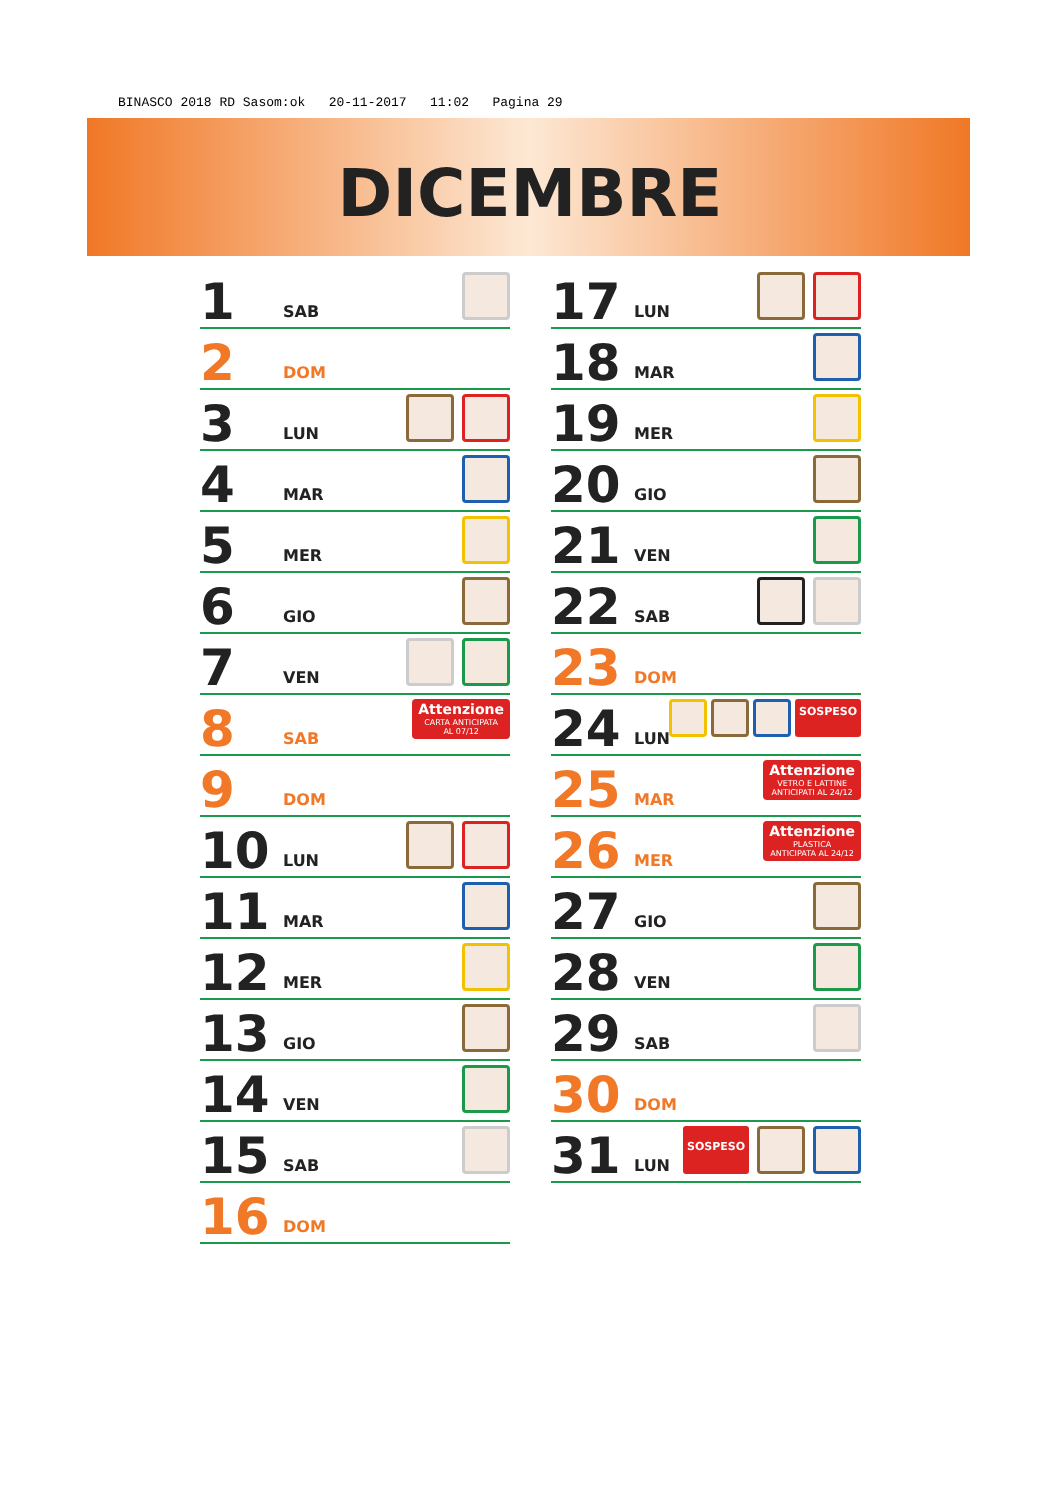BINASCO 2018 RD Sasom:ok 20-11-2017 11:02 Pagina 29
DICEMBRE
1 SAB
2 DOM
3 LUN
4 MAR
5 MER
6 GIO
7 VEN
8 SAB
Attenzione
CARTA ANTICIPATA
AL 07/12
9 DOM
10 LUN
11 MAR
12 MER
13 GIO
14 VEN
15 SAB
16 DOM
17 LUN
18 MAR
19 MER
20 GIO
21 VEN
22 SAB
23 DOM
24 LUN
SOSPESO
25 MAR
Attenzione
VETRO E LATTINE
ANTICIPATI AL 24/12
26 MER
Attenzione
PLASTICA
ANTICIPATA AL 24/12
27 GIO
28 VEN
29 SAB
30 DOM
31 LUN
SOSPESO